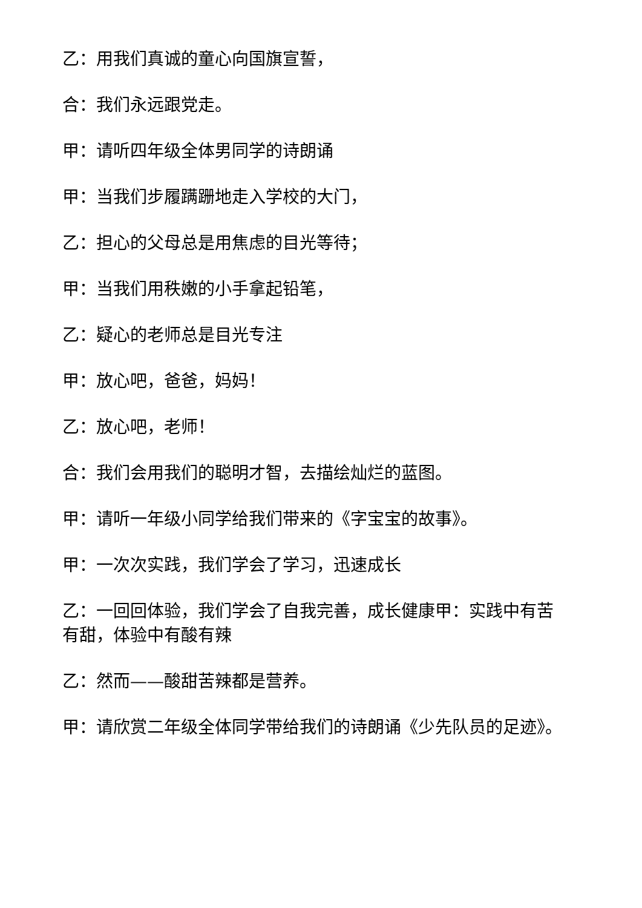乙：用我们真诚的童心向国旗宣誓，
合：我们永远跟党走。
甲：请听四年级全体男同学的诗朗诵
甲：当我们步履蹒跚地走入学校的大门，
乙：担心的父母总是用焦虑的目光等待；
甲：当我们用秩嫩的小手拿起铅笔，
乙：疑心的老师总是目光专注
甲：放心吧，爸爸，妈妈！
乙：放心吧，老师！
合：我们会用我们的聪明才智，去描绘灿烂的蓝图。
甲：请听一年级小同学给我们带来的《字宝宝的故事》。
甲：一次次实践，我们学会了学习，迅速成长
乙：一回回体验，我们学会了自我完善，成长健康甲：实践中有苦有甜，体验中有酸有辣
乙：然而——酸甜苦辣都是营养。
甲：请欣赏二年级全体同学带给我们的诗朗诵《少先队员的足迹》。